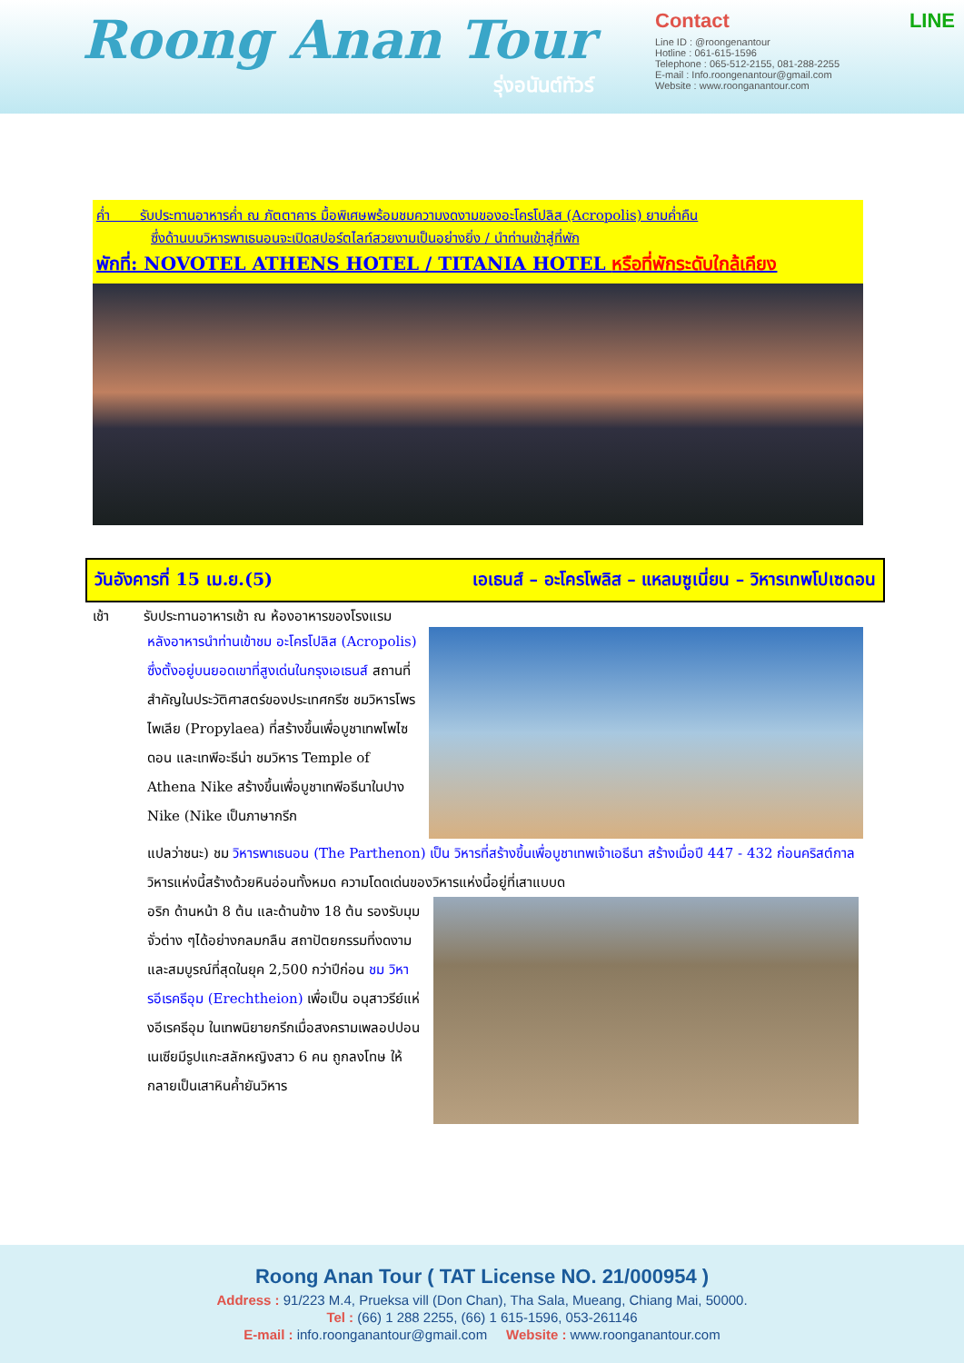Roong Anan Tour
รุ่งอนันต์ทัวร์
Contact LINE
Line ID : @roongenantour
Hotline : 061-615-1596
Telephone : 065-512-2155, 081-288-2255
E-mail : Info.roongenantour@gmail.com
Website : www.roonganantour.com
ค่ำ รับประทานอาหารค่ำ ณ ภัตตาคาร มื้อพิเศษพร้อมชมความงดงามของอะโครโปลิส (Acropolis) ยามค่ำคืน
ซึ่งด้านบนวิหารพาเธนอนจะเปิดสปอร์ตไลท์สวยงามเป็นอย่างยิ่ง / นำท่านเข้าสู่ที่พัก
พักที่: NOVOTEL ATHENS HOTEL / TITANIA HOTEL หรือที่พักระดับใกล้เคียง
วันอังคารที่ 15 เม.ย.(5) เอเธนส์ – อะโครโพลิส – แหลมซูเนี่ยน – วิหารเทพโปเซดอน
เช้า รับประทานอาหารเช้า ณ ห้องอาหารของโรงแรม
หลังอาหารนำท่านเข้าชม อะโครโปลิส (Acropolis) ซึ่งตั้งอยู่บนยอดเขาที่สูงเด่นในกรุงเอเธนส์ สถานที่สำคัญในประวัติศาสตร์ของประเทศกรีซ ชมวิหารโพรไพเลีย (Propylaea) ที่สร้างขึ้นเพื่อบูชาเทพโพไซดอน และเทพีอะธีน่า ชมวิหาร Temple of Athena Nike สร้างขึ้นเพื่อบูชาเทพีอธีนาในปาง Nike (Nike เป็นภาษากรีก
แปลว่าชนะ) ชม วิหารพาเธนอน (The Parthenon) เป็น วิหารที่สร้างขึ้นเพื่อบูชาเทพเจ้าเอธีนา สร้างเมื่อปี 447 - 432 ก่อนคริสต์กาล วิหารแห่งนี้สร้างด้วยหินอ่อนทั้งหมด ความโดดเด่นของวิหารแห่งนี้อยู่ที่เสาแบบด
อริก ด้านหน้า 8 ต้น และด้านข้าง 18 ต้น รองรับมุมจั่วต่าง ๆได้อย่างกลมกลืน สถาปัตยกรรมที่งดงามและสมบูรณ์ที่สุดในยุค 2,500 กว่าปีก่อน ชม วิหารอีเรคธีอุม (Erechtheion) เพื่อเป็น อนุสาวรีย์แห่งอีเรคธีอุม ในเทพนิยายกรีกเมื่อสงครามเพลอปปอนเนเซียมีรูปแกะสลักหญิงสาว 6 คน ถูกลงโทษ ให้กลายเป็นเสาหินค้ำยันวิหาร
Roong Anan Tour ( TAT License NO. 21/000954 )
Address : 91/223 M.4, Prueksa vill (Don Chan), Tha Sala, Mueang, Chiang Mai, 50000.
Tel : (66) 1 288 2255, (66) 1 615-1596, 053-261146
E-mail : info.roonganantour@gmail.com Website : www.roonganantour.com